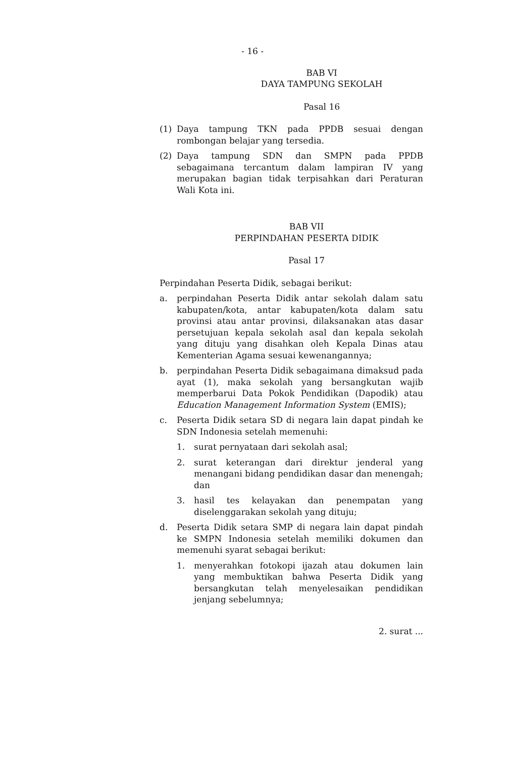- 16 -
BAB VI
DAYA TAMPUNG SEKOLAH
Pasal 16
(1) Daya tampung TKN pada PPDB sesuai dengan rombongan belajar yang tersedia.
(2) Daya tampung SDN dan SMPN pada PPDB sebagaimana tercantum dalam lampiran IV yang merupakan bagian tidak terpisahkan dari Peraturan Wali Kota ini.
BAB VII
PERPINDAHAN PESERTA DIDIK
Pasal 17
Perpindahan Peserta Didik, sebagai berikut:
a. perpindahan Peserta Didik antar sekolah dalam satu kabupaten/kota, antar kabupaten/kota dalam satu provinsi atau antar provinsi, dilaksanakan atas dasar persetujuan kepala sekolah asal dan kepala sekolah yang dituju yang disahkan oleh Kepala Dinas atau Kementerian Agama sesuai kewenangannya;
b. perpindahan Peserta Didik sebagaimana dimaksud pada ayat (1), maka sekolah yang bersangkutan wajib memperbarui Data Pokok Pendidikan (Dapodik) atau Education Management Information System (EMIS);
c. Peserta Didik setara SD di negara lain dapat pindah ke SDN Indonesia setelah memenuhi:
1. surat pernyataan dari sekolah asal;
2. surat keterangan dari direktur jenderal yang menangani bidang pendidikan dasar dan menengah; dan
3. hasil tes kelayakan dan penempatan yang diselenggarakan sekolah yang dituju;
d. Peserta Didik setara SMP di negara lain dapat pindah ke SMPN Indonesia setelah memiliki dokumen dan memenuhi syarat sebagai berikut:
1. menyerahkan fotokopi ijazah atau dokumen lain yang membuktikan bahwa Peserta Didik yang bersangkutan telah menyelesaikan pendidikan jenjang sebelumnya;
2. surat ...